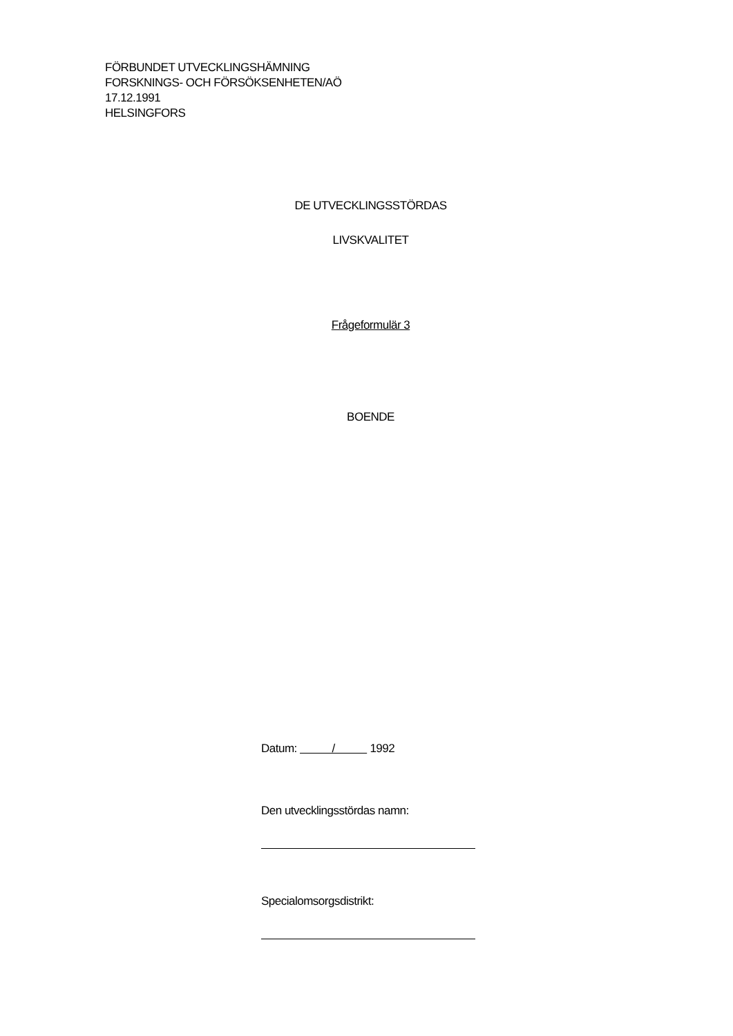FÖRBUNDET UTVECKLINGSHÄMNING
FORSKNINGS- OCH FÖRSÖKSENHETEN/AÖ
17.12.1991
HELSINGFORS
DE UTVECKLINGSSTÖRDAS
LIVSKVALITET
Frågeformulär 3
BOENDE
Datum: / 1992
Den utvecklingsstördas namn:
Specialomsorgsdistrikt: